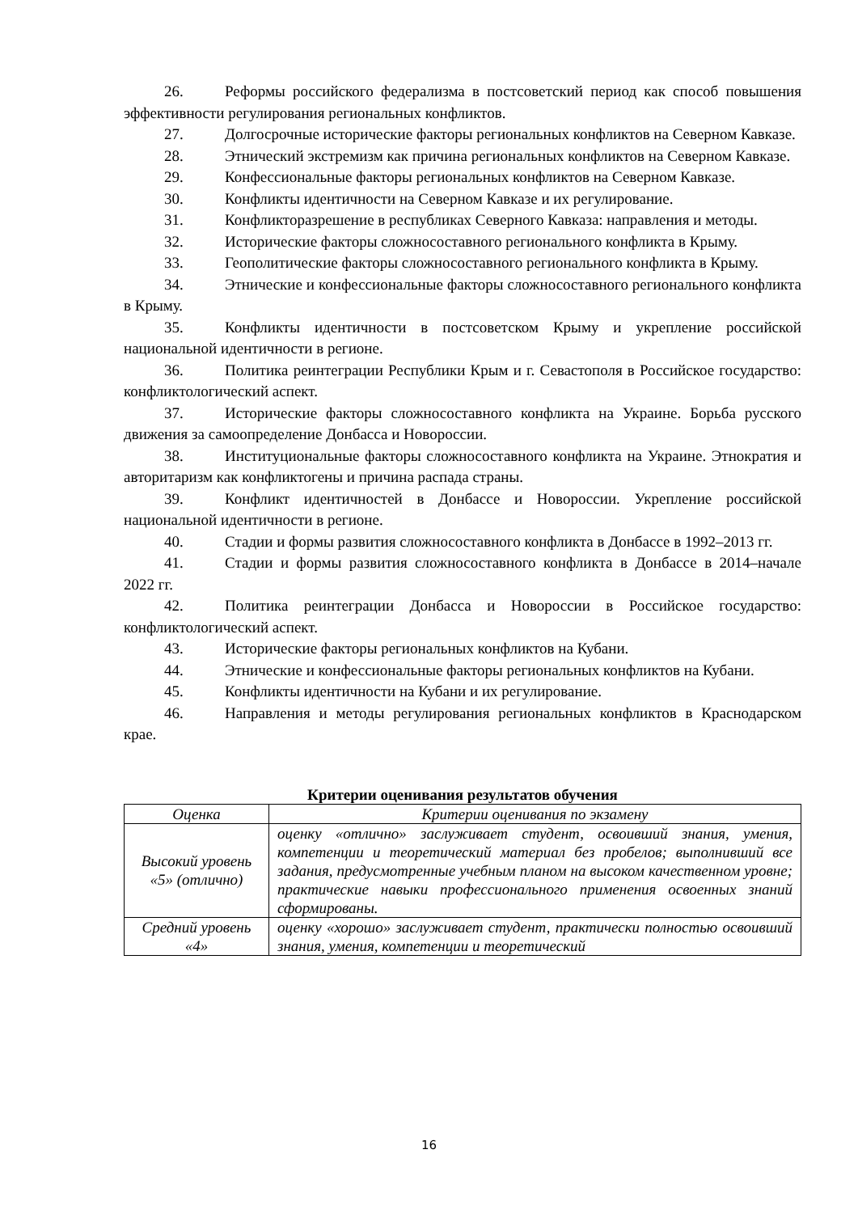26. Реформы российского федерализма в постсоветский период как способ повышения эффективности регулирования региональных конфликтов.
27. Долгосрочные исторические факторы региональных конфликтов на Северном Кавказе.
28. Этнический экстремизм как причина региональных конфликтов на Северном Кавказе.
29. Конфессиональные факторы региональных конфликтов на Северном Кавказе.
30. Конфликты идентичности на Северном Кавказе и их регулирование.
31. Конфликторазрешение в республиках Северного Кавказа: направления и методы.
32. Исторические факторы сложносоставного регионального конфликта в Крыму.
33. Геополитические факторы сложносоставного регионального конфликта в Крыму.
34. Этнические и конфессиональные факторы сложносоставного регионального конфликта в Крыму.
35. Конфликты идентичности в постсоветском Крыму и укрепление российской национальной идентичности в регионе.
36. Политика реинтеграции Республики Крым и г. Севастополя в Российское государство: конфликтологический аспект.
37. Исторические факторы сложносоставного конфликта на Украине. Борьба русского движения за самоопределение Донбасса и Новороссии.
38. Институциональные факторы сложносоставного конфликта на Украине. Этнократия и авторитаризм как конфликтогены и причина распада страны.
39. Конфликт идентичностей в Донбассе и Новороссии. Укрепление российской национальной идентичности в регионе.
40. Стадии и формы развития сложносоставного конфликта в Донбассе в 1992–2013 гг.
41. Стадии и формы развития сложносоставного конфликта в Донбассе в 2014–начале 2022 гг.
42. Политика реинтеграции Донбасса и Новороссии в Российское государство: конфликтологический аспект.
43. Исторические факторы региональных конфликтов на Кубани.
44. Этнические и конфессиональные факторы региональных конфликтов на Кубани.
45. Конфликты идентичности на Кубани и их регулирование.
46. Направления и методы регулирования региональных конфликтов в Краснодарском крае.
Критерии оценивания результатов обучения
| Оценка | Критерии оценивания по экзамену |
| --- | --- |
| Высокий уровень «5» (отлично) | оценку «отлично» заслуживает студент, освоивший знания, умения, компетенции и теоретический материал без пробелов; выполнивший все задания, предусмотренные учебным планом на высоком качественном уровне; практические навыки профессионального применения освоенных знаний сформированы. |
| Средний уровень «4» | оценку «хорошо» заслуживает студент, практически полностью освоивший знания, умения, компетенции и теоретический |
16